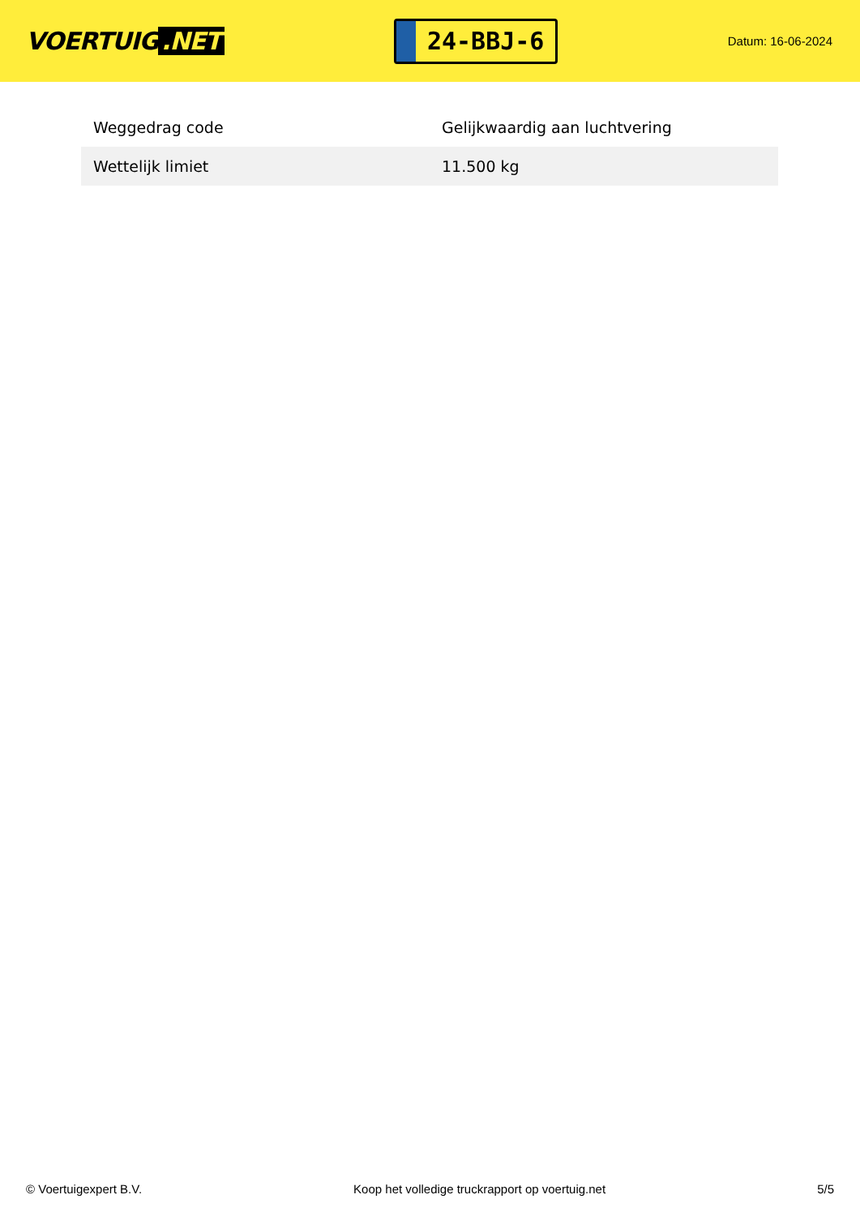VOERTUIG.NET
24-BBJ-6
Datum: 16-06-2024
| Weggedrag code | Gelijkwaardig aan luchtvering |
| Wettelijk limiet | 11.500 kg |
© Voertuigexpert B.V. Koop het volledige truckrapport op voertuig.net 5/5